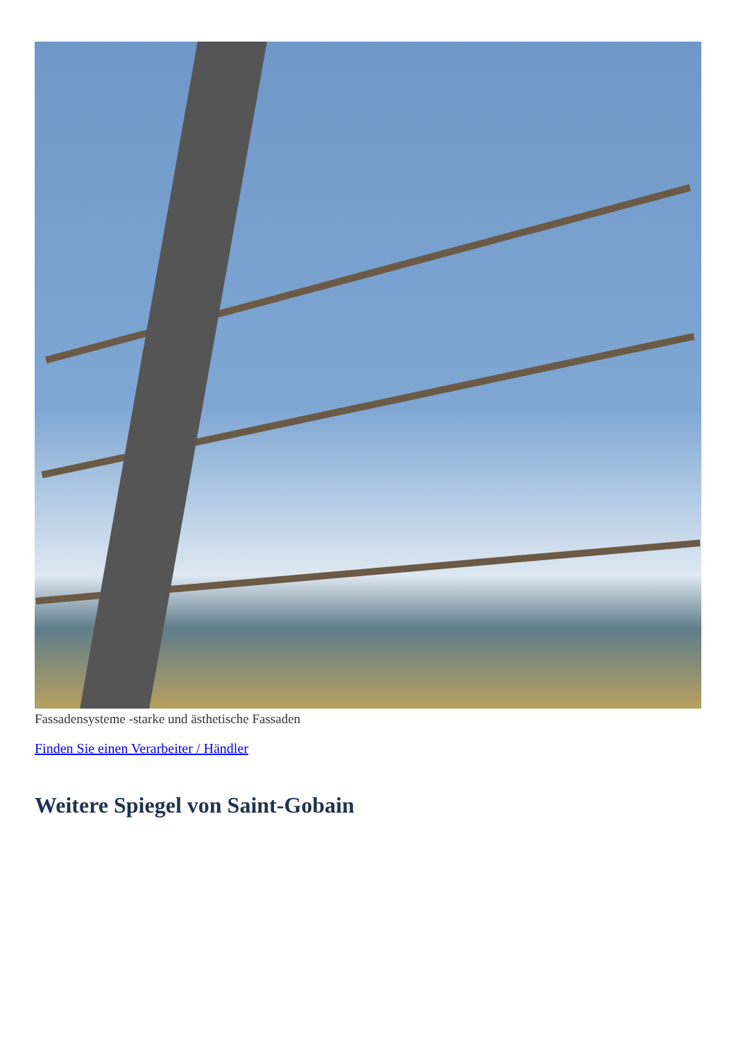Fassadensysteme -starke und ästhetische Fassaden
Finden Sie einen Verarbeiter / Händler
Weitere Spiegel von Saint-Gobain